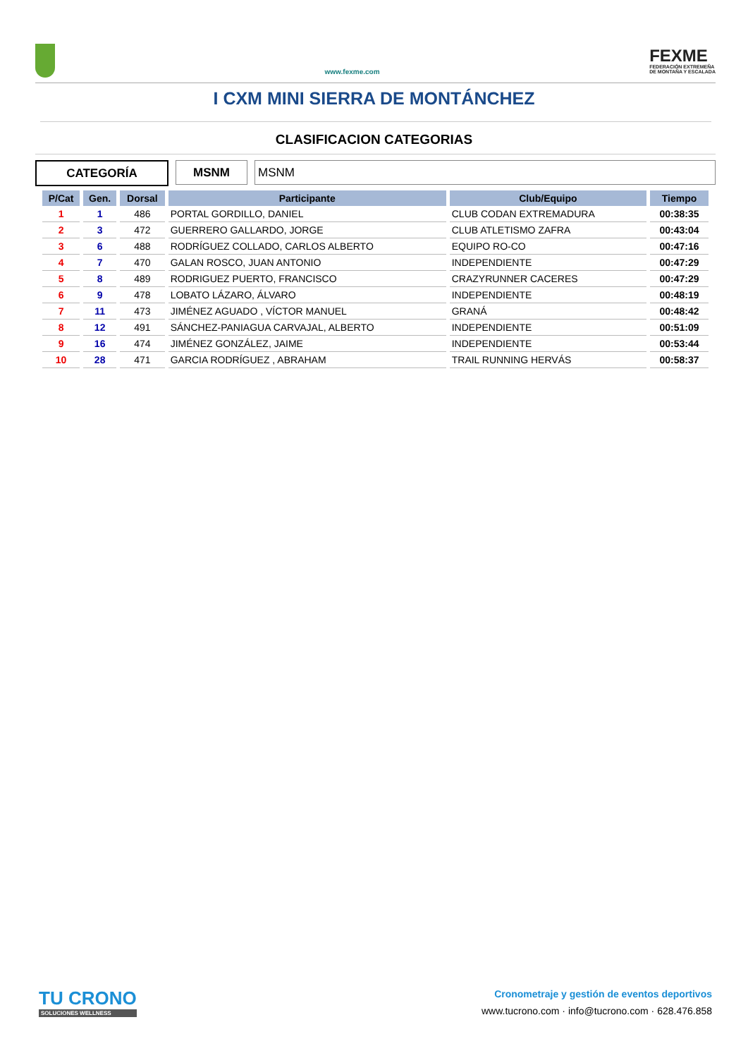www.fexme.com
FEXME
FEDERACIÓN EXTREMEÑA
DE MONTAÑA Y ESCALADA
I CXM MINI SIERRA DE MONTÁNCHEZ
CLASIFICACION CATEGORIAS
CATEGORÍA MSNM MSNM
| P/Cat | Gen. | Dorsal | Participante | Club/Equipo | Tiempo |
| --- | --- | --- | --- | --- | --- |
| 1 | 1 | 486 | PORTAL GORDILLO, DANIEL | CLUB CODAN EXTREMADURA | 00:38:35 |
| 2 | 3 | 472 | GUERRERO GALLARDO, JORGE | CLUB ATLETISMO ZAFRA | 00:43:04 |
| 3 | 6 | 488 | RODRÍGUEZ COLLADO, CARLOS ALBERTO | EQUIPO RO-CO | 00:47:16 |
| 4 | 7 | 470 | GALAN ROSCO, JUAN ANTONIO | INDEPENDIENTE | 00:47:29 |
| 5 | 8 | 489 | RODRIGUEZ PUERTO, FRANCISCO | CRAZYRUNNER CACERES | 00:47:29 |
| 6 | 9 | 478 | LOBATO LÁZARO, ÁLVARO | INDEPENDIENTE | 00:48:19 |
| 7 | 11 | 473 | JIMÉNEZ AGUADO , VÍCTOR MANUEL | GRANÁ | 00:48:42 |
| 8 | 12 | 491 | SÁNCHEZ-PANIAGUA CARVAJAL, ALBERTO | INDEPENDIENTE | 00:51:09 |
| 9 | 16 | 474 | JIMÉNEZ GONZÁLEZ, JAIME | INDEPENDIENTE | 00:53:44 |
| 10 | 28 | 471 | GARCIA RODRÍGUEZ , ABRAHAM | TRAIL RUNNING HERVÁS | 00:58:37 |
TU CRONO
SOLUCIONES WELLNESS
Cronometraje y gestión de eventos deportivos
www.tucrono.com · info@tucrono.com · 628.476.858